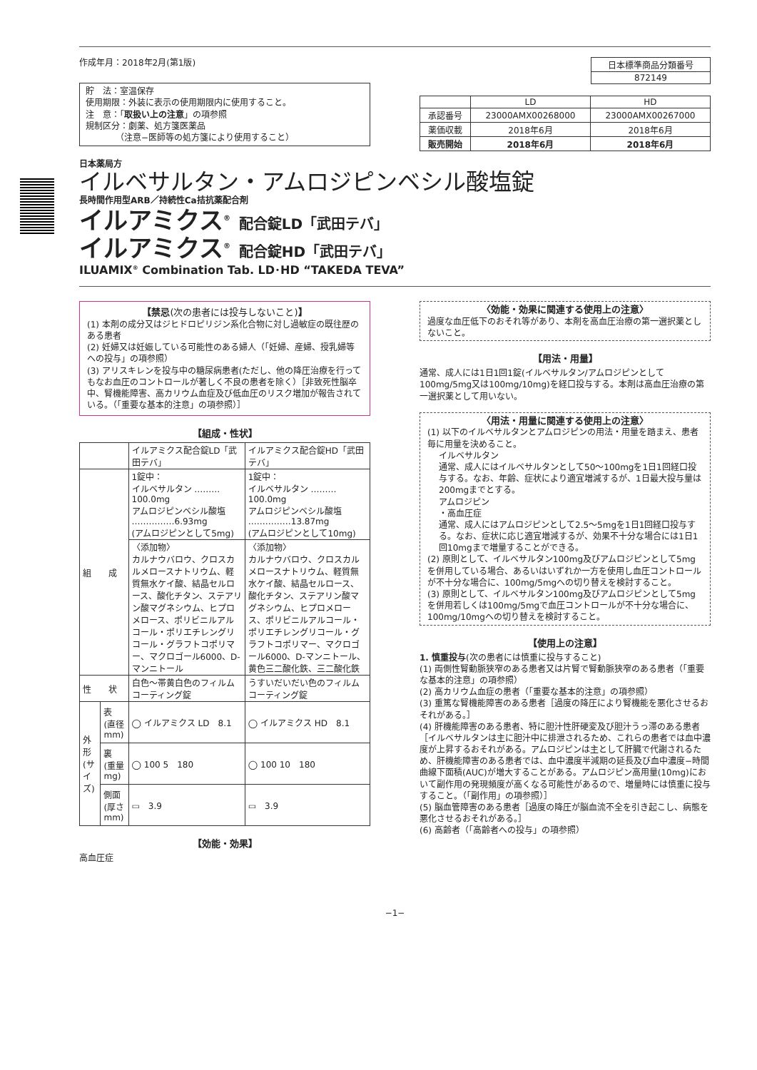作成年月：2018年2月(第1版)
貯　法：室温保存
使用期限：外装に表示の使用期限内に使用すること。
注　意：「取扱い上の注意」の項参照
規制区分：劇薬、処方箋医薬品
　　　　（注意−医師等の処方箋により使用すること）
| 日本標準商品分類番号 |
| 872149 |
| | LD | HD |
| 承認番号 | 23000AMX00268000 | 23000AMX00267000 |
| 薬価収載 | 2018年6月 | 2018年6月 |
| 販売開始 | 2018年6月 | 2018年6月 |
日本薬局方
イルベサルタン・アムロジピンベシル酸塩錠
長時間作用型ARB／持続性Ca拮抗薬配合剤
イルアミクス<sup>®</sup> 配合錠LD「武田テバ」
イルアミクス<sup>®</sup> 配合錠HD「武田テバ」
ILUAMIX<sup>®</sup> Combination Tab. LD･HD “TAKEDA TEVA”
【禁忌(次の患者には投与しないこと)】
(1) 本剤の成分又はジヒドロピリジン系化合物に対し過敏症の既往歴のある患者
(2) 妊婦又は妊娠している可能性のある婦人（「妊婦、産婦、授乳婦等への投与」の項参照）
(3) アリスキレンを投与中の糖尿病患者(ただし、他の降圧治療を行ってもなお血圧のコントロールが著しく不良の患者を除く）［非致死性脳卒中、腎機能障害、高カリウム血症及び低血圧のリスク増加が報告されている。（「重要な基本的注意」の項参照）］
【組成・性状】
| | | イルアミクス配合錠LD「武田テバ」 | イルアミクス配合錠HD「武田テバ」 |
| 組 成 | | 1錠中： イルベサルタン ………100.0mg アムロジピンベシル酸塩 ……………6.93mg (アムロジピンとして5mg) | 1錠中： イルベサルタン ………100.0mg アムロジピンベシル酸塩 ……………13.87mg (アムロジピンとして10mg) |
| | | 〈添加物〉 カルナウバロウ、クロスカルメロースナトリウム、軽質無水ケイ酸、結晶セルロース、酸化チタン、ステアリン酸マグネシウム、ヒプロメロース、ポリビニルアルコール・ポリエチレングリコール・グラフトコポリマー、マクロゴール6000、D-マンニトール | 〈添加物〉 カルナウバロウ、クロスカルメロースナトリウム、軽質無水ケイ酸、結晶セルロース、酸化チタン、ステアリン酸マグネシウム、ヒプロメロース、ポリビニルアルコール・ポリエチレングリコール・グラフトコポリマー、マクロゴール6000、D-マンニトール、黄色三二酸化鉄、三二酸化鉄 |
| 性 状 | | 白色〜帯黄白色のフィルムコーティング錠 | うすいだいだい色のフィルムコーティング錠 |
| 外形(サイズ) | 表 (直径mm) | ◯ イルアミクス LD 8.1 | ◯ イルアミクス HD 8.1 |
| | 裏 (重量mg) | ◯ 100 5 180 | ◯ 100 10 180 |
| | 側面 (厚さmm) | ▭ 3.9 | ▭ 3.9 |
【効能・効果】
高血圧症
〈効能・効果に関連する使用上の注意〉
過度な血圧低下のおそれ等があり、本剤を高血圧治療の第一選択薬としないこと。
【用法・用量】
通常、成人には1日1回1錠(イルベサルタン/アムロジピンとして100mg/5mg又は100mg/10mg)を経口投与する。本剤は高血圧治療の第一選択薬として用いない。
〈用法・用量に関連する使用上の注意〉
(1) 以下のイルベサルタンとアムロジピンの用法・用量を踏まえ、患者毎に用量を決めること。
イルベサルタン
通常、成人にはイルベサルタンとして50〜100mgを1日1回経口投与する。なお、年齢、症状により適宜増減するが、1日最大投与量は200mgまでとする。
アムロジピン
・高血圧症
通常、成人にはアムロジピンとして2.5〜5mgを1日1回経口投与する。なお、症状に応じ適宜増減するが、効果不十分な場合には1日1回10mgまで増量することができる。
(2) 原則として、イルベサルタン100mg及びアムロジピンとして5mgを併用している場合、あるいはいずれか一方を使用し血圧コントロールが不十分な場合に、100mg/5mgへの切り替えを検討すること。
(3) 原則として、イルベサルタン100mg及びアムロジピンとして5mgを併用若しくは100mg/5mgで血圧コントロールが不十分な場合に、100mg/10mgへの切り替えを検討すること。
【使用上の注意】
1. 慎重投与(次の患者には慎重に投与すること)
(1) 両側性腎動脈狭窄のある患者又は片腎で腎動脈狭窄のある患者（「重要な基本的注意」の項参照）
(2) 高カリウム血症の患者（「重要な基本的注意」の項参照）
(3) 重篤な腎機能障害のある患者［過度の降圧により腎機能を悪化させるおそれがある。］
(4) 肝機能障害のある患者、特に胆汁性肝硬変及び胆汁うっ滞のある患者［イルベサルタンは主に胆汁中に排泄されるため、これらの患者では血中濃度が上昇するおそれがある。アムロジピンは主として肝臓で代謝されるため、肝機能障害のある患者では、血中濃度半減期の延長及び血中濃度−時間曲線下面積(AUC)が増大することがある。アムロジピン高用量(10mg)において副作用の発現頻度が高くなる可能性があるので、増量時には慎重に投与すること。（「副作用」の項参照）］
(5) 脳血管障害のある患者［過度の降圧が脳血流不全を引き起こし、病態を悪化させるおそれがある。］
(6) 高齢者（「高齢者への投与」の項参照）
−1−